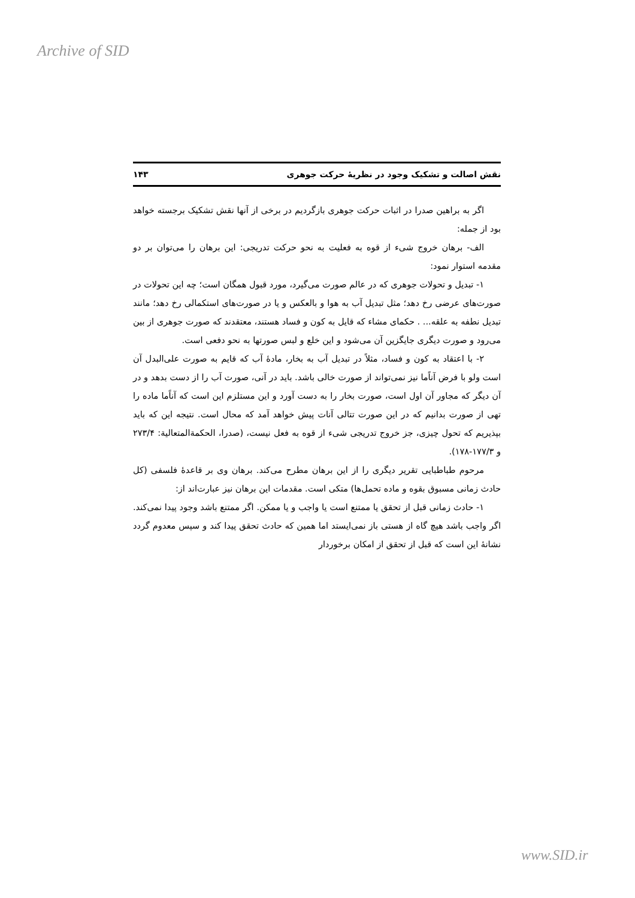Archive of SID
نقش اصالت و تشکیک وجود در نظریهٔ حرکت جوهری ۱۴۳
اگر به براهین صدرا در اثبات حرکت جوهری بازگردیم در برخی از آنها نقش تشکیک برجسته خواهد بود از جمله:
الف- برهان خروج شیء از قوه به فعلیت به نحو حرکت تدریجی: این برهان را می‌توان بر دو مقدمه استوار نمود:
۱- تبدیل و تحولات جوهری که در عالم صورت می‌گیرد، مورد قبول همگان است؛ چه این تحولات در صورت‌های عرضی رخ دهد؛ مثل تبدیل آب به هوا و بالعکس و یا در صورت‌های استکمالی رخ دهد؛ مانند تبدیل نطفه به علقه... . حکمای مشاء که قایل به کون و فساد هستند، معتقدند که صورت جوهری از بین می‌رود و صورت دیگری جایگزین آن می‌شود و این خلع و لبس صورتها به نحو دفعی است.
۲- با اعتقاد به کون و فساد، مثلاً در تبدیل آب به بخار، مادهٔ آب که قایم به صورت علی‌البدل آن است ولو با فرض آناًما نیز نمی‌تواند از صورت خالی باشد. باید در آنی، صورت آب را از دست بدهد و در آن دیگر که مجاور آن اول است، صورت بخار را به دست آورد و این مستلزم این است که آناًما ماده را تهی از صورت بدانیم که در این صورت تتالی آنات پیش خواهد آمد که محال است. نتیجه این که باید بپذیریم که تحول چیزی، جز خروج تدریجی شیء از قوه به فعل نیست، (صدرا، الحکمةالمتعالیة: ۲۷۳/۴ و ۱۷۷/۳-۱۷۸).
مرحوم طباطبایی تقریر دیگری را از این برهان مطرح می‌کند. برهان وی بر قاعدهٔ فلسفی (کل حادث زمانی مسبوق بقوه و ماده تحمل‌ها) متکی است. مقدمات این برهان نیز عبارت‌اند از:
۱- حادث زمانی قبل از تحقق یا ممتنع است یا واجب و یا ممکن. اگر ممتنع باشد وجود پیدا نمی‌کند. اگر واجب باشد هیچ گاه از هستی باز نمی‌ایستد اما همین که حادث تحقق پیدا کند و سپس معدوم گردد نشانهٔ این است که قبل از تحقق از امکان برخوردار
www.SID.ir